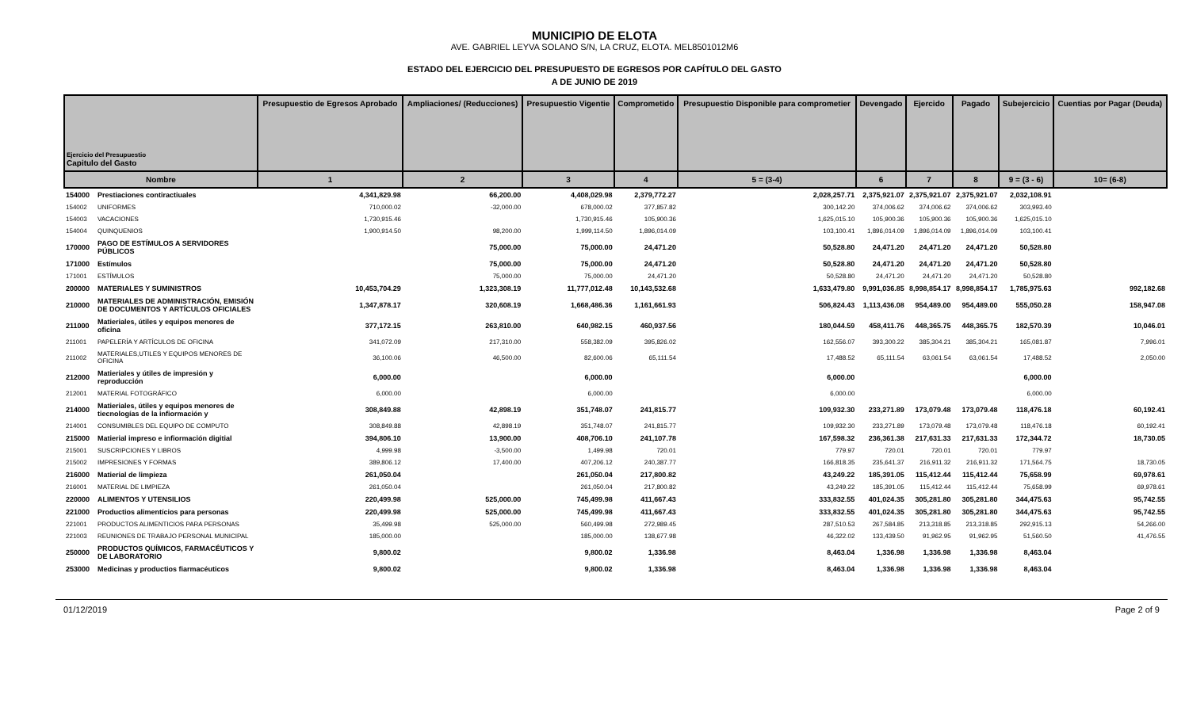MUNICIPIO DE ELOTA
AVE. GABRIEL LEYVA SOLANO S/N, LA CRUZ, ELOTA. MEL8501012M6
ESTADO DEL EJERCICIO DEL PRESUPUESTO DE EGRESOS POR CAPÍTULO DEL GASTO
A DE JUNIO DE 2019
| Ejercicio del Presupuestio Capitulo del Gasto | | Presupuestio de Egresos Aprobado | Ampliaciones/ (Reducciones) | Presupuestio Vigentie | Comprometido | Presupuestio Disponible para comprometier | Devengado | Ejercido | Pagado | Subejercicio | Cuentias por Pagar (Deuda) |
| --- | --- | --- | --- | --- | --- | --- | --- | --- | --- | --- | --- |
| Nombre | | 1 | 2 | 3 | 4 | 5 = (3-4) | 6 | 7 | 8 | 9 = (3 - 6) | 10= (6-8) |
| 154000 | Prestiaciones contiractiuales | 4,341,829.98 | 66,200.00 | 4,408,029.98 | 2,379,772.27 | 2,028,257.71 | 2,375,921.07 | 2,375,921.07 | 2,375,921.07 | 2,032,108.91 | |
| 154002 | UNIFORMES | 710,000.02 | -32,000.00 | 678,000.02 | 377,857.82 | 300,142.20 | 374,006.62 | 374,006.62 | 374,006.62 | 303,993.40 | |
| 154003 | VACACIONES | 1,730,915.46 | | 1,730,915.46 | 105,900.36 | 1,625,015.10 | 105,900.36 | 105,900.36 | 105,900.36 | 1,625,015.10 | |
| 154004 | QUINQUENIOS | 1,900,914.50 | 98,200.00 | 1,999,114.50 | 1,896,014.09 | 103,100.41 | 1,896,014.09 | 1,896,014.09 | 1,896,014.09 | 103,100.41 | |
| 170000 | PAGO DE ESTÍMULOS A SERVIDORES PÚBLICOS | | 75,000.00 | 75,000.00 | 24,471.20 | 50,528.80 | 24,471.20 | 24,471.20 | 24,471.20 | 50,528.80 | |
| 171000 | Estímulos | | 75,000.00 | 75,000.00 | 24,471.20 | 50,528.80 | 24,471.20 | 24,471.20 | 24,471.20 | 50,528.80 | |
| 171001 | ESTÍMULOS | | 75,000.00 | 75,000.00 | 24,471.20 | 50,528.80 | 24,471.20 | 24,471.20 | 24,471.20 | 50,528.80 | |
| 200000 | MATERIALES Y SUMINISTROS | 10,453,704.29 | 1,323,308.19 | 11,777,012.48 | 10,143,532.68 | 1,633,479.80 | 9,991,036.85 | 8,998,854.17 | 8,998,854.17 | 1,785,975.63 | 992,182.68 |
| 210000 | MATERIALES DE ADMINISTRACIÓN, EMISIÓN DE DOCUMENTOS Y ARTÍCULOS OFICIALES | 1,347,878.17 | 320,608.19 | 1,668,486.36 | 1,161,661.93 | 506,824.43 | 1,113,436.08 | 954,489.00 | 954,489.00 | 555,050.28 | 158,947.08 |
| 211000 | Matieriales, útiles y equipos menores de oficina | 377,172.15 | 263,810.00 | 640,982.15 | 460,937.56 | 180,044.59 | 458,411.76 | 448,365.75 | 448,365.75 | 182,570.39 | 10,046.01 |
| 211001 | PAPELERÍA Y ARTÍCULOS DE OFICINA | 341,072.09 | 217,310.00 | 558,382.09 | 395,826.02 | 162,556.07 | 393,300.22 | 385,304.21 | 385,304.21 | 165,081.87 | 7,996.01 |
| 211002 | MATERIALES,UTILES Y EQUIPOS MENORES DE OFICINA | 36,100.06 | 46,500.00 | 82,600.06 | 65,111.54 | 17,488.52 | 65,111.54 | 63,061.54 | 63,061.54 | 17,488.52 | 2,050.00 |
| 212000 | Matieriales y útiles de impresión y reproducción | 6,000.00 | | 6,000.00 | | 6,000.00 | | | | 6,000.00 | |
| 212001 | MATERIAL FOTOGRÁFICO | 6,000.00 | | 6,000.00 | | 6,000.00 | | | | 6,000.00 | |
| 214000 | Matieriales, útiles y equipos menores de tiecnologías de la infiormación y | 308,849.88 | 42,898.19 | 351,748.07 | 241,815.77 | 109,932.30 | 233,271.89 | 173,079.48 | 173,079.48 | 118,476.18 | 60,192.41 |
| 214001 | CONSUMIBLES DEL EQUIPO DE COMPUTO | 308,849.88 | 42,898.19 | 351,748.07 | 241,815.77 | 109,932.30 | 233,271.89 | 173,079.48 | 173,079.48 | 118,476.18 | 60,192.41 |
| 215000 | Matierial impreso e infiormación digitial | 394,806.10 | 13,900.00 | 408,706.10 | 241,107.78 | 167,598.32 | 236,361.38 | 217,631.33 | 217,631.33 | 172,344.72 | 18,730.05 |
| 215001 | SUSCRIPCIONES Y LIBROS | 4,999.98 | -3,500.00 | 1,499.98 | 720.01 | 779.97 | 720.01 | 720.01 | 720.01 | 779.97 | |
| 215002 | IMPRESIONES Y FORMAS | 389,806.12 | 17,400.00 | 407,206.12 | 240,387.77 | 166,818.35 | 235,641.37 | 216,911.32 | 216,911.32 | 171,564.75 | 18,730.05 |
| 216000 | Matierial de limpieza | 261,050.04 | | 261,050.04 | 217,800.82 | 43,249.22 | 185,391.05 | 115,412.44 | 115,412.44 | 75,658.99 | 69,978.61 |
| 216001 | MATERIAL DE LIMPIEZA | 261,050.04 | | 261,050.04 | 217,800.82 | 43,249.22 | 185,391.05 | 115,412.44 | 115,412.44 | 75,658.99 | 69,978.61 |
| 220000 | ALIMENTOS Y UTENSILIOS | 220,499.98 | 525,000.00 | 745,499.98 | 411,667.43 | 333,832.55 | 401,024.35 | 305,281.80 | 305,281.80 | 344,475.63 | 95,742.55 |
| 221000 | Productios alimentícios para personas | 220,499.98 | 525,000.00 | 745,499.98 | 411,667.43 | 333,832.55 | 401,024.35 | 305,281.80 | 305,281.80 | 344,475.63 | 95,742.55 |
| 221001 | PRODUCTOS ALIMENTICIOS PARA PERSONAS | 35,499.98 | 525,000.00 | 560,499.98 | 272,989.45 | 287,510.53 | 267,584.85 | 213,318.85 | 213,318.85 | 292,915.13 | 54,266.00 |
| 221003 | REUNIONES DE TRABAJO PERSONAL MUNICIPAL | 185,000.00 | | 185,000.00 | 138,677.98 | 46,322.02 | 133,439.50 | 91,962.95 | 91,962.95 | 51,560.50 | 41,476.55 |
| 250000 | PRODUCTOS QUÍMICOS, FARMACÉUTICOS Y DE LABORATORIO | 9,800.02 | | 9,800.02 | 1,336.98 | 8,463.04 | 1,336.98 | 1,336.98 | 1,336.98 | 8,463.04 | |
| 253000 | Medicinas y productios fiarmacéuticos | 9,800.02 | | 9,800.02 | 1,336.98 | 8,463.04 | 1,336.98 | 1,336.98 | 1,336.98 | 8,463.04 | |
01/12/2019 Page 2 of 9